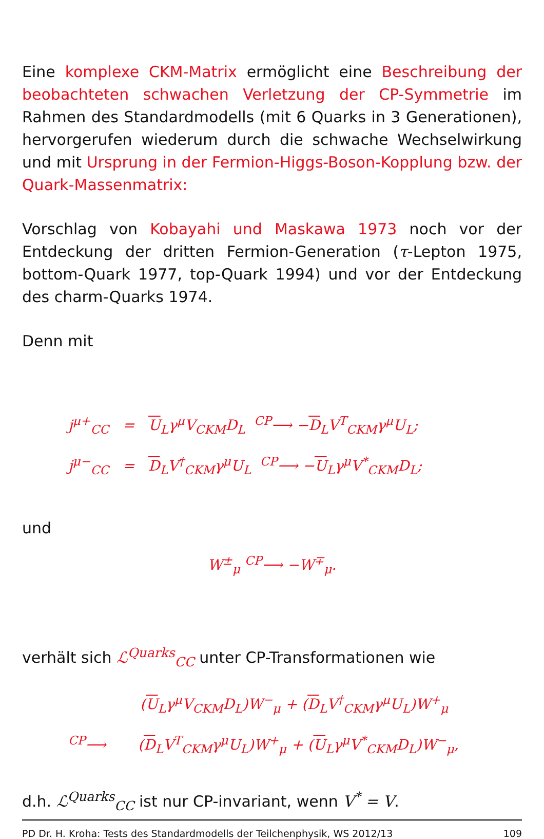Eine komplexe CKM-Matrix ermöglicht eine Beschreibung der beobachteten schwachen Verletzung der CP-Symmetrie im Rahmen des Standardmodells (mit 6 Quarks in 3 Generationen), hervorgerufen wiederum durch die schwache Wechselwirkung und mit Ursprung in der Fermion-Higgs-Boson-Kopplung bzw. der Quark-Massenmatrix:
Vorschlag von Kobayahi und Maskawa 1973 noch vor der Entdeckung der dritten Fermion-Generation (τ-Lepton 1975, bottom-Quark 1977, top-Quark 1994) und vor der Entdeckung des charm-Quarks 1974.
Denn mit
j<sup>μ+</sup><sub>CC</sub> = U<sub>L</sub>γ<sup>μ</sup>V<sub>CKM</sub>D<sub>L</sub> <sup>CP</sup>⟶ −D<sub>L</sub>V<sup>T</sup><sub>CKM</sub>γ<sup>μ</sup>U<sub>L</sub>;
j<sup>μ−</sup><sub>CC</sub> = D<sub>L</sub>V<sup>†</sup><sub>CKM</sub>γ<sup>μ</sup>U<sub>L</sub> <sup>CP</sup>⟶ −U<sub>L</sub>γ<sup>μ</sup>V<sup>*</sup><sub>CKM</sub>D<sub>L</sub>;
und
W<sup>±</sup><sub>μ</sub> <sup>CP</sup>⟶ −W<sup>∓</sup><sub>μ</sub>.
verhält sich ℒ<sup>Quarks</sup><sub>CC</sub> unter CP-Transformationen wie
(U<sub>L</sub>γ<sup>μ</sup>V<sub>CKM</sub>D<sub>L</sub>)W<sup>−</sup><sub>μ</sub> + (D<sub>L</sub>V<sup>†</sup><sub>CKM</sub>γ<sup>μ</sup>U<sub>L</sub>)W<sup>+</sup><sub>μ</sub>
<sup>CP</sup>⟶ (D<sub>L</sub>V<sup>T</sup><sub>CKM</sub>γ<sup>μ</sup>U<sub>L</sub>)W<sup>+</sup><sub>μ</sub> + (U<sub>L</sub>γ<sup>μ</sup>V<sup>*</sup><sub>CKM</sub>D<sub>L</sub>)W<sup>−</sup><sub>μ</sub>,
d.h. ℒ<sup>Quarks</sup><sub>CC</sub> ist nur CP-invariant, wenn V<sup>*</sup> = V.
PD Dr. H. Kroha: Tests des Standardmodells der Teilchenphysik, WS 2012/13 109